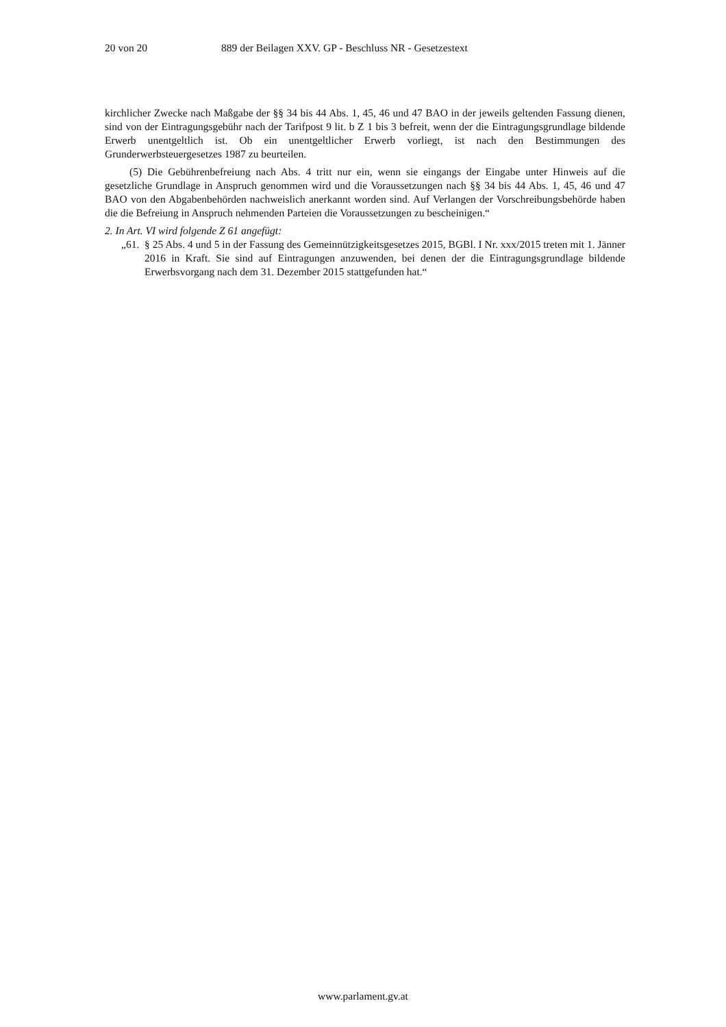20 von 20 889 der Beilagen XXV. GP - Beschluss NR - Gesetzestext
kirchlicher Zwecke nach Maßgabe der §§ 34 bis 44 Abs. 1, 45, 46 und 47 BAO in der jeweils geltenden Fassung dienen, sind von der Eintragungsgebühr nach der Tarifpost 9 lit. b Z 1 bis 3 befreit, wenn der die Eintragungsgrundlage bildende Erwerb unentgeltlich ist. Ob ein unentgeltlicher Erwerb vorliegt, ist nach den Bestimmungen des Grunderwerbsteuergesetzes 1987 zu beurteilen.
(5) Die Gebührenbefreiung nach Abs. 4 tritt nur ein, wenn sie eingangs der Eingabe unter Hinweis auf die gesetzliche Grundlage in Anspruch genommen wird und die Voraussetzungen nach §§ 34 bis 44 Abs. 1, 45, 46 und 47 BAO von den Abgabenbehörden nachweislich anerkannt worden sind. Auf Verlangen der Vorschreibungsbehörde haben die die Befreiung in Anspruch nehmenden Parteien die Voraussetzungen zu bescheinigen.“
2. In Art. VI wird folgende Z 61 angefügt:
„61. § 25 Abs. 4 und 5 in der Fassung des Gemeinnützigkeitsgesetzes 2015, BGBl. I Nr. xxx/2015 treten mit 1. Jänner 2016 in Kraft. Sie sind auf Eintragungen anzuwenden, bei denen der die Eintragungsgrundlage bildende Erwerbsvorgang nach dem 31. Dezember 2015 stattgefunden hat.“
www.parlament.gv.at